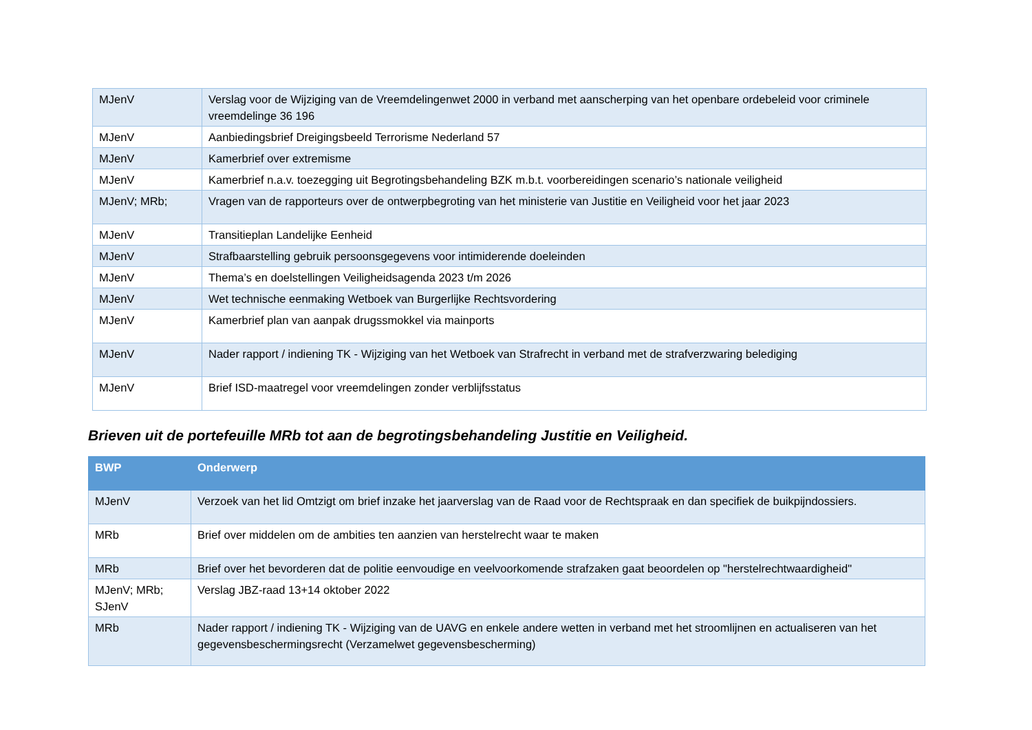| MJenV | Verslag voor de Wijziging van de Vreemdelingenwet 2000 in verband met aanscherping van het openbare ordebeleid voor criminele vreemdelinge 36 196 |
| MJenV | Aanbiedingsbrief Dreigingsbeeld Terrorisme Nederland 57 |
| MJenV | Kamerbrief over extremisme |
| MJenV | Kamerbrief n.a.v. toezegging uit Begrotingsbehandeling BZK m.b.t. voorbereidingen scenario’s nationale veiligheid |
| MJenV; MRb; | Vragen van de rapporteurs over de ontwerpbegroting van het ministerie van Justitie en Veiligheid voor het jaar 2023 |
| MJenV | Transitieplan Landelijke Eenheid |
| MJenV | Strafbaarstelling gebruik persoonsgegevens voor intimiderende doeleinden |
| MJenV | Thema’s en doelstellingen Veiligheidsagenda 2023 t/m 2026 |
| MJenV | Wet technische eenmaking Wetboek van Burgerlijke Rechtsvordering |
| MJenV | Kamerbrief plan van aanpak drugssmokkel via mainports |
| MJenV | Nader rapport / indiening TK - Wijziging van het Wetboek van Strafrecht in verband met de strafverzwaring belediging |
| MJenV | Brief ISD-maatregel voor vreemdelingen zonder verblijfsstatus |
Brieven uit de portefeuille MRb tot aan de begrotingsbehandeling Justitie en Veiligheid.
| BWP | Onderwerp |
| --- | --- |
| MJenV | Verzoek van het lid Omtzigt om brief inzake het jaarverslag van de Raad voor de Rechtspraak en dan specifiek de buikpijndossiers. |
| MRb | Brief over middelen om de ambities ten aanzien van herstelrecht waar te maken |
| MRb | Brief over het bevorderen dat de politie eenvoudige en veelvoorkomende strafzaken gaat beoordelen op "herstelrechtwaardigheid" |
| MJenV; MRb; SJenV | Verslag JBZ-raad 13+14 oktober 2022 |
| MRb | Nader rapport / indiening TK - Wijziging van de UAVG en enkele andere wetten in verband met het stroomlijnen en actualiseren van het gegevensbeschermingsrecht (Verzamelwet gegevensbescherming) |